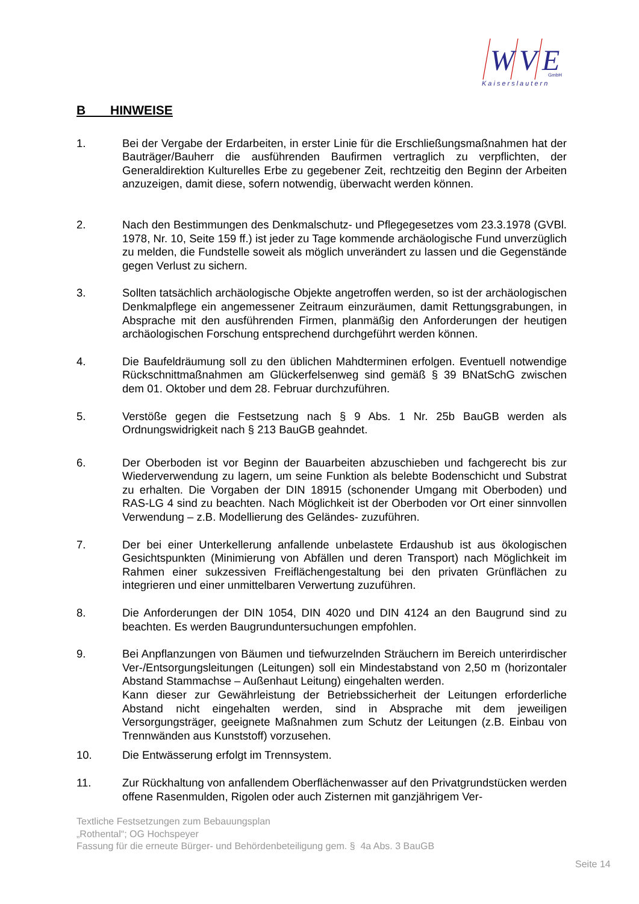W
V
E
GmbH
Kaiserslautern
B HINWEISE
1. Bei der Vergabe der Erdarbeiten, in erster Linie für die Erschließungsmaßnahmen hat der Bauträger/Bauherr die ausführenden Baufirmen vertraglich zu verpflichten, der Generaldirektion Kulturelles Erbe zu gegebener Zeit, rechtzeitig den Beginn der Arbeiten anzuzeigen, damit diese, sofern notwendig, überwacht werden können.
2. Nach den Bestimmungen des Denkmalschutz- und Pflegegesetzes vom 23.3.1978 (GVBl. 1978, Nr. 10, Seite 159 ff.) ist jeder zu Tage kommende archäologische Fund unverzüglich zu melden, die Fundstelle soweit als möglich unverändert zu lassen und die Gegenstände gegen Verlust zu sichern.
3. Sollten tatsächlich archäologische Objekte angetroffen werden, so ist der archäologischen Denkmalpflege ein angemessener Zeitraum einzuräumen, damit Rettungsgrabungen, in Absprache mit den ausführenden Firmen, planmäßig den Anforderungen der heutigen archäologischen Forschung entsprechend durchgeführt werden können.
4. Die Baufeldräumung soll zu den üblichen Mahdterminen erfolgen. Eventuell notwendige Rückschnittmaßnahmen am Glückerfelsenweg sind gemäß § 39 BNatSchG zwischen dem 01. Oktober und dem 28. Februar durchzuführen.
5. Verstöße gegen die Festsetzung nach § 9 Abs. 1 Nr. 25b BauGB werden als Ordnungswidrigkeit nach § 213 BauGB geahndet.
6. Der Oberboden ist vor Beginn der Bauarbeiten abzuschieben und fachgerecht bis zur Wiederverwendung zu lagern, um seine Funktion als belebte Bodenschicht und Substrat zu erhalten. Die Vorgaben der DIN 18915 (schonender Umgang mit Oberboden) und RAS-LG 4 sind zu beachten. Nach Möglichkeit ist der Oberboden vor Ort einer sinnvollen Verwendung – z.B. Modellierung des Geländes- zuzuführen.
7. Der bei einer Unterkellerung anfallende unbelastete Erdaushub ist aus ökologischen Gesichtspunkten (Minimierung von Abfällen und deren Transport) nach Möglichkeit im Rahmen einer sukzessiven Freiflächengestaltung bei den privaten Grünflächen zu integrieren und einer unmittelbaren Verwertung zuzuführen.
8. Die Anforderungen der DIN 1054, DIN 4020 und DIN 4124 an den Baugrund sind zu beachten. Es werden Baugrunduntersuchungen empfohlen.
9. Bei Anpflanzungen von Bäumen und tiefwurzelnden Sträuchern im Bereich unterirdischer Ver-/Entsorgungsleitungen (Leitungen) soll ein Mindestabstand von 2,50 m (horizontaler Abstand Stammachse – Außenhaut Leitung) eingehalten werden.
Kann dieser zur Gewährleistung der Betriebssicherheit der Leitungen erforderliche Abstand nicht eingehalten werden, sind in Absprache mit dem jeweiligen Versorgungsträger, geeignete Maßnahmen zum Schutz der Leitungen (z.B. Einbau von Trennwänden aus Kunststoff) vorzusehen.
10. Die Entwässerung erfolgt im Trennsystem.
11. Zur Rückhaltung von anfallendem Oberflächenwasser auf den Privatgrundstücken werden offene Rasenmulden, Rigolen oder auch Zisternen mit ganzjährigem Ver-
Textliche Festsetzungen zum Bebauungsplan
„Rothental“; OG Hochspeyer
Fassung für die erneute Bürger- und Behördenbeteiligung gem. § 4a Abs. 3 BauGB
Seite 14